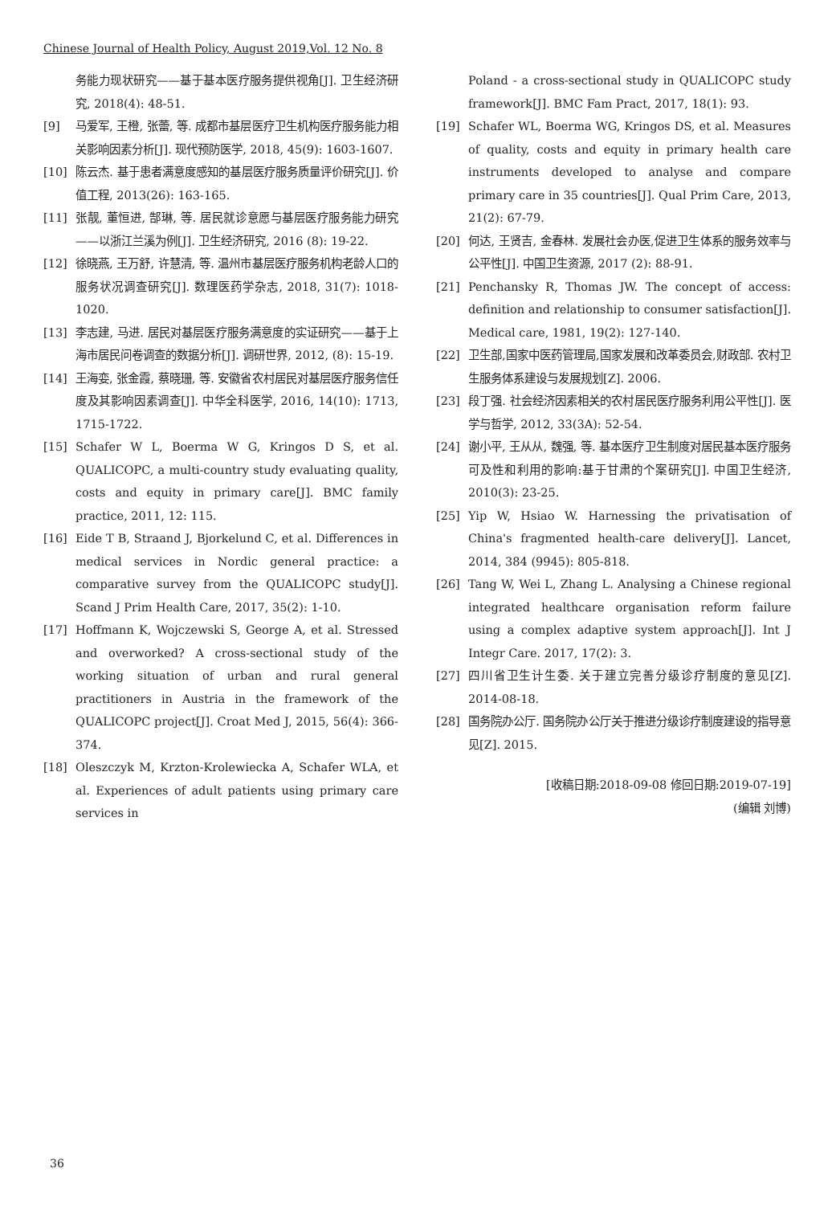Chinese Journal of Health Policy, August 2019,Vol. 12 No. 8
务能力现状研究——基于基本医疗服务提供视角[J]. 卫生经济研究, 2018(4): 48-51.
[9] 马爱军, 王橙, 张蕾, 等. 成都市基层医疗卫生机构医疗服务能力相关影响因素分析[J]. 现代预防医学, 2018, 45(9): 1603-1607.
[10] 陈云杰. 基于患者满意度感知的基层医疗服务质量评价研究[J]. 价值工程, 2013(26): 163-165.
[11] 张靓, 董恒进, 郜琳, 等. 居民就诊意愿与基层医疗服务能力研究——以浙江兰溪为例[J]. 卫生经济研究, 2016 (8): 19-22.
[12] 徐晓燕, 王万舒, 许慧清, 等. 温州市基层医疗服务机构老龄人口的服务状况调查研究[J]. 数理医药学杂志, 2018, 31(7): 1018-1020.
[13] 李志建, 马进. 居民对基层医疗服务满意度的实证研究——基于上海市居民问卷调查的数据分析[J]. 调研世界, 2012, (8): 15-19.
[14] 王海娈, 张金霞, 蔡晓珊, 等. 安徽省农村居民对基层医疗服务信任度及其影响因素调查[J]. 中华全科医学, 2016, 14(10): 1713, 1715-1722.
[15] Schafer W L, Boerma W G, Kringos D S, et al. QUALICOPC, a multi-country study evaluating quality, costs and equity in primary care[J]. BMC family practice, 2011, 12: 115.
[16] Eide T B, Straand J, Bjorkelund C, et al. Differences in medical services in Nordic general practice: a comparative survey from the QUALICOPC study[J]. Scand J Prim Health Care, 2017, 35(2): 1-10.
[17] Hoffmann K, Wojczewski S, George A, et al. Stressed and overworked? A cross-sectional study of the working situation of urban and rural general practitioners in Austria in the framework of the QUALICOPC project[J]. Croat Med J, 2015, 56(4): 366-374.
[18] Oleszczyk M, Krzton-Krolewiecka A, Schafer WLA, et al. Experiences of adult patients using primary care services in
Poland - a cross-sectional study in QUALICOPC study framework[J]. BMC Fam Pract, 2017, 18(1): 93.
[19] Schafer WL, Boerma WG, Kringos DS, et al. Measures of quality, costs and equity in primary health care instruments developed to analyse and compare primary care in 35 countries[J]. Qual Prim Care, 2013, 21(2): 67-79.
[20] 何达, 王贤吉, 金春林. 发展社会办医,促进卫生体系的服务效率与公平性[J]. 中国卫生资源, 2017 (2): 88-91.
[21] Penchansky R, Thomas JW. The concept of access: definition and relationship to consumer satisfaction[J]. Medical care, 1981, 19(2): 127-140.
[22] 卫生部,国家中医药管理局,国家发展和改革委员会,财政部. 农村卫生服务体系建设与发展规划[Z]. 2006.
[23] 段丁强. 社会经济因素相关的农村居民医疗服务利用公平性[J]. 医学与哲学, 2012, 33(3A): 52-54.
[24] 谢小平, 王从从, 魏强, 等. 基本医疗卫生制度对居民基本医疗服务可及性和利用的影响:基于甘肃的个案研究[J]. 中国卫生经济, 2010(3): 23-25.
[25] Yip W, Hsiao W. Harnessing the privatisation of China's fragmented health-care delivery[J]. Lancet, 2014, 384 (9945): 805-818.
[26] Tang W, Wei L, Zhang L. Analysing a Chinese regional integrated healthcare organisation reform failure using a complex adaptive system approach[J]. Int J Integr Care. 2017, 17(2): 3.
[27] 四川省卫生计生委. 关于建立完善分级诊疗制度的意见[Z]. 2014-08-18.
[28] 国务院办公厅. 国务院办公厅关于推进分级诊疗制度建设的指导意见[Z]. 2015.
[收稿日期:2018-09-08 修回日期:2019-07-19]
(编辑 刘博)
36